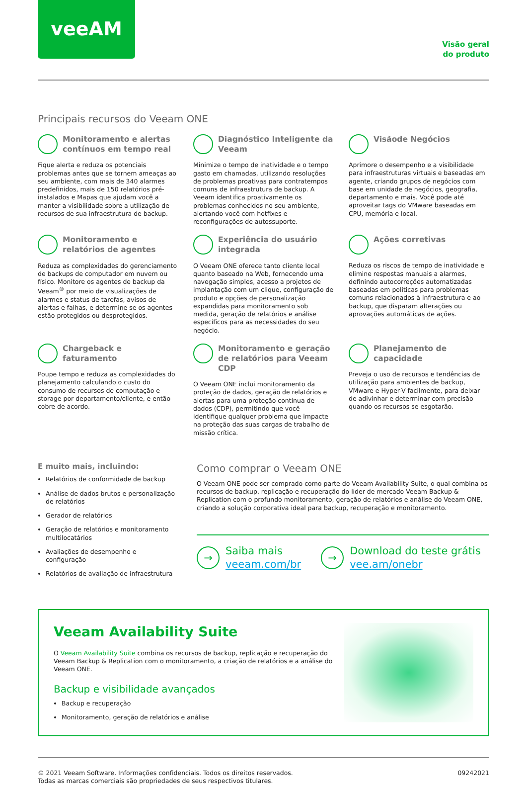veeAM
Visão geral
do produto
Principais recursos do Veeam ONE
Monitoramento e alertas contínuos em tempo real
Fique alerta e reduza os potenciais problemas antes que se tornem ameaças ao seu ambiente, com mais de 340 alarmes predefinidos, mais de 150 relatórios pré-instalados e Mapas que ajudam você a manter a visibilidade sobre a utilização de recursos de sua infraestrutura de backup.
Diagnóstico Inteligente da Veeam
Minimize o tempo de inatividade e o tempo gasto em chamadas, utilizando resoluções de problemas proativas para contratempos comuns de infraestrutura de backup. A Veeam identifica proativamente os problemas conhecidos no seu ambiente, alertando você com hotfixes e reconfigurações de autossuporte.
Visãode Negócios
Aprimore o desempenho e a visibilidade para infraestruturas virtuais e baseadas em agente, criando grupos de negócios com base em unidade de negócios, geografia, departamento e mais. Você pode até aproveitar tags do VMware baseadas em CPU, memória e local.
Monitoramento e relatórios de agentes
Reduza as complexidades do gerenciamento de backups de computador em nuvem ou físico. Monitore os agentes de backup da Veeam<sup>®</sup> por meio de visualizações de alarmes e status de tarefas, avisos de alertas e falhas, e determine se os agentes estão protegidos ou desprotegidos.
Experiência do usuário integrada
O Veeam ONE oferece tanto cliente local quanto baseado na Web, fornecendo uma navegação simples, acesso a projetos de implantação com um clique, configuração de produto e opções de personalização expandidas para monitoramento sob medida, geração de relatórios e análise específicos para as necessidades do seu negócio.
Ações corretivas
Reduza os riscos de tempo de inatividade e elimine respostas manuais a alarmes, definindo autocorreções automatizadas baseadas em políticas para problemas comuns relacionados à infraestrutura e ao backup, que disparam alterações ou aprovações automáticas de ações.
Chargeback e faturamento
Poupe tempo e reduza as complexidades do planejamento calculando o custo do consumo de recursos de computação e storage por departamento/cliente, e então cobre de acordo.
Monitoramento e geração de relatórios para Veeam CDP
O Veeam ONE inclui monitoramento da proteção de dados, geração de relatórios e alertas para uma proteção contínua de dados (CDP), permitindo que você identifique qualquer problema que impacte na proteção das suas cargas de trabalho de missão crítica.
Planejamento de capacidade
Preveja o uso de recursos e tendências de utilização para ambientes de backup, VMware e Hyper-V facilmente, para deixar de adivinhar e determinar com precisão quando os recursos se esgotarão.
E muito mais, incluindo:
Relatórios de conformidade de backup
Análise de dados brutos e personalização de relatórios
Gerador de relatórios
Geração de relatórios e monitoramento multilocatários
Avaliações de desempenho e configuração
Relatórios de avaliação de infraestrutura
Como comprar o Veeam ONE
O Veeam ONE pode ser comprado como parte do Veeam Availability Suite, o qual combina os recursos de backup, replicação e recuperação do líder de mercado Veeam Backup & Replication com o profundo monitoramento, geração de relatórios e análise do Veeam ONE, criando a solução corporativa ideal para backup, recuperação e monitoramento.
→ Saiba mais
veeam.com/br
→ Download do teste grátis
vee.am/onebr
Veeam Availability Suite
O Veeam Availability Suite combina os recursos de backup, replicação e recuperação do Veeam Backup & Replication com o monitoramento, a criação de relatórios e a análise do Veeam ONE.
Backup e visibilidade avançados
Backup e recuperação
Monitoramento, geração de relatórios e análise
© 2021 Veeam Software. Informações confidenciais. Todos os direitos reservados.
Todas as marcas comerciais são propriedades de seus respectivos titulares.
09242021